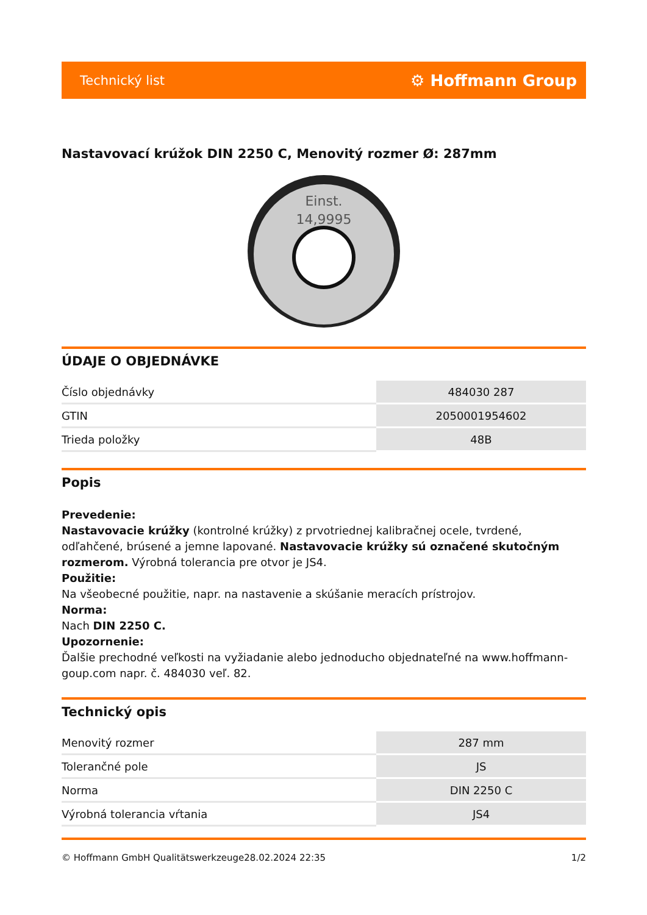Technický list ⚙ Hoffmann Group
Nastavovací krúžok DIN 2250 C, Menovitý rozmer Ø: 287mm
Einst.
14,9995
ÚDAJE O OBJEDNÁVKE
| Číslo objednávky | 484030 287 |
| GTIN | 2050001954602 |
| Trieda položky | 48B |
Popis
Prevedenie:
Nastavovacie krúžky (kontrolné krúžky) z prvotriednej kalibračnej ocele, tvrdené, odľahčené, brúsené a jemne lapované. Nastavovacie krúžky sú označené skutočným rozmerom. Výrobná tolerancia pre otvor je JS4.
Použitie:
Na všeobecné použitie, napr. na nastavenie a skúšanie meracích prístrojov.
Norma:
Nach DIN 2250 C.
Upozornenie:
Ďalšie prechodné veľkosti na vyžiadanie alebo jednoducho objednateľné na www.hoffmann-goup.com napr. č. 484030 veľ. 82.
Technický opis
| Menovitý rozmer | 287 mm |
| Tolerančné pole | JS |
| Norma | DIN 2250 C |
| Výrobná tolerancia vŕtania | JS4 |
© Hoffmann GmbH Qualitätswerkzeuge 28.02.2024 22:35 1/2